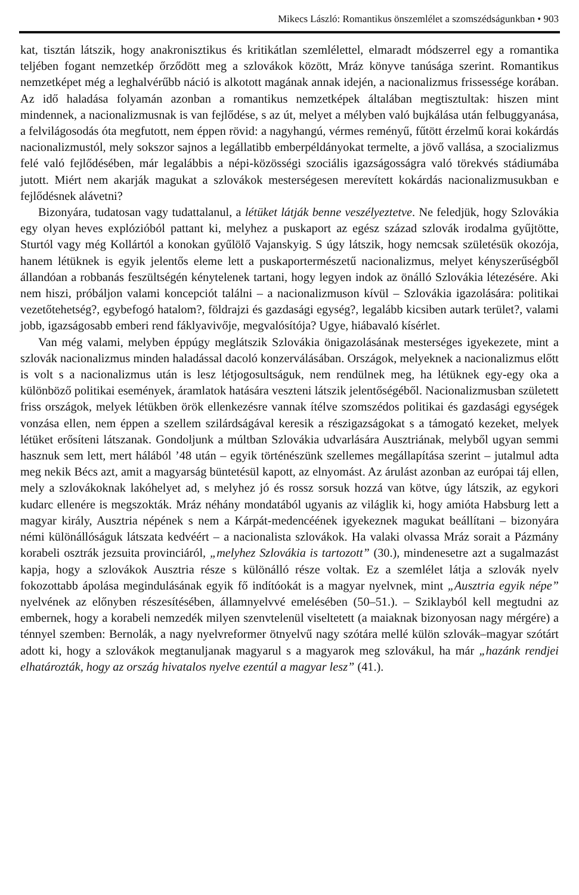Mikecs László: Romantikus önszemlélet a szomszédságunkban • 903
kat, tisztán látszik, hogy anakronisztikus és kritikátlan szemlélettel, elmaradt módszerrel egy a romantika teljében fogant nemzetkép őrződött meg a szlovákok között, Mráz könyve tanúsága szerint. Romantikus nemzetképet még a leghalvérűbb náció is alkotott magának annak idején, a nacionalizmus frissessége korában. Az idő haladása folyamán azonban a romantikus nemzetképek általában megtisztultak: hiszen mint mindennek, a nacionalizmusnak is van fejlődése, s az út, melyet a mélyben való bujkálása után felbuggyanása, a felvilágosodás óta megfutott, nem éppen rövid: a nagyhangú, vérmes reményű, fűtött érzelmű korai kokárdás nacionalizmustól, mely sokszor sajnos a legállatibb emberpéldányokat termelte, a jövő vallása, a szocializmus felé való fejlődésében, már legalábbis a népi-közösségi szociális igazságosságra való törekvés stádiumába jutott. Miért nem akarják magukat a szlovákok mesterségesen merevített kokárdás nacionalizmusukban e fejlődésnek alávetni?
Bizonyára, tudatosan vagy tudattalanul, a létüket látják benne veszélyeztetve. Ne feledjük, hogy Szlovákia egy olyan heves explózióból pattant ki, melyhez a puskaport az egész század szlovák irodalma gyűjtötte, Sturtól vagy még Kollártól a konokan gyűlölő Vajanskyig. S úgy látszik, hogy nemcsak születésük okozója, hanem létüknek is egyik jelentős eleme lett a puskaportermészetű nacionalizmus, melyet kényszerűségből állandóan a robbanás feszültségén kénytelenek tartani, hogy legyen indok az önálló Szlovákia létezésére. Aki nem hiszi, próbáljon valami koncepciót találni – a nacionalizmuson kívül – Szlovákia igazolására: politikai vezetőtehetség?, egybefogó hatalom?, földrajzi és gazdasági egység?, legalább kicsiben autark terület?, valami jobb, igazságosabb emberi rend fáklyavivője, megvalósítója? Ugye, hiábavaló kísérlet.
Van még valami, melyben éppúgy meglátszik Szlovákia önigazolásának mesterséges igyekezete, mint a szlovák nacionalizmus minden haladással dacoló konzerválásában. Országok, melyeknek a nacionalizmus előtt is volt s a nacionalizmus után is lesz létjogosultságuk, nem rendülnek meg, ha létüknek egy-egy oka a különböző politikai események, áramlatok hatására veszteni látszik jelentőségéből. Nacionalizmusban született friss országok, melyek létükben örök ellenkezésre vannak ítélve szomszédos politikai és gazdasági egységek vonzása ellen, nem éppen a szellem szilárdságával keresik a részigazságokat s a támogató kezeket, melyek létüket erősíteni látszanak. Gondoljunk a múltban Szlovákia udvarlására Ausztriának, melyből ugyan semmi hasznuk sem lett, mert hálából ’48 után – egyik történészünk szellemes megállapítása szerint – jutalmul adta meg nekik Bécs azt, amit a magyarság büntetésül kapott, az elnyomást. Az árulást azonban az európai táj ellen, mely a szlovákoknak lakóhelyet ad, s melyhez jó és rossz sorsuk hozzá van kötve, úgy látszik, az egykori kudarc ellenére is megszokták. Mráz néhány mondatából ugyanis az világlik ki, hogy amióta Habsburg lett a magyar király, Ausztria népének s nem a Kárpát-medencéének igyekeznek magukat beállítani – bizonyára némi különállóságuk látszata kedvéért – a nacionalista szlovákok. Ha valaki olvassa Mráz sorait a Pázmány korabeli osztrák jezsuita provinciáról, „melyhez Szlovákia is tartozott” (30.), mindenesetre azt a sugalmazást kapja, hogy a szlovákok Ausztria része s különálló része voltak. Ez a szemlélet látja a szlovák nyelv fokozottabb ápolása megindulásának egyik fő indítóokát is a magyar nyelvnek, mint „Ausztria egyik népe” nyelvének az előnyben részesítésében, államnyelvvé emelésében (50–51.). – Sziklayból kell megtudni az embernek, hogy a korabeli nemzedék milyen szenvtelenül viseltetett (a maiaknak bizonyosan nagy mérgére) a ténnyel szemben: Bernolák, a nagy nyelvreformer ötnyelvű nagy szótára mellé külön szlovák–magyar szótárt adott ki, hogy a szlovákok megtanuljanak magyarul s a magyarok meg szlovákul, ha már „hazánk rendjei elhatározták, hogy az ország hivatalos nyelve ezentúl a magyar lesz” (41.).